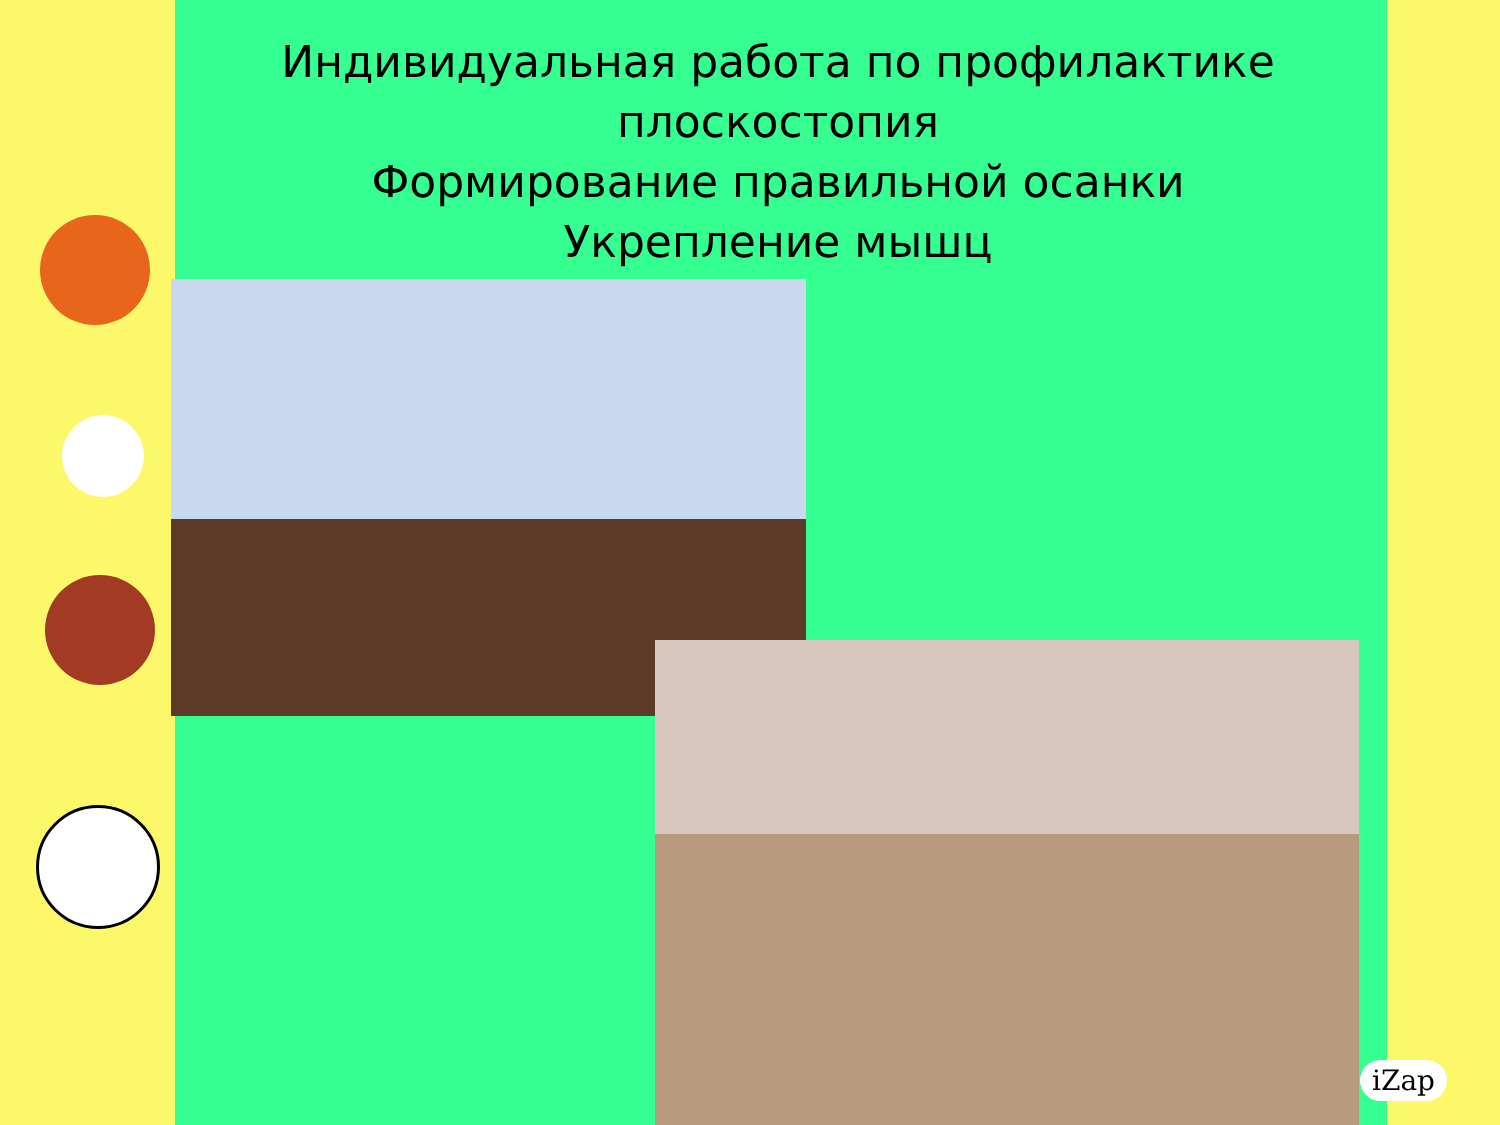Индивидуальная работа по профилактике
плоскостопия
Формирование правильной осанки
Укрепление мышц
iZap